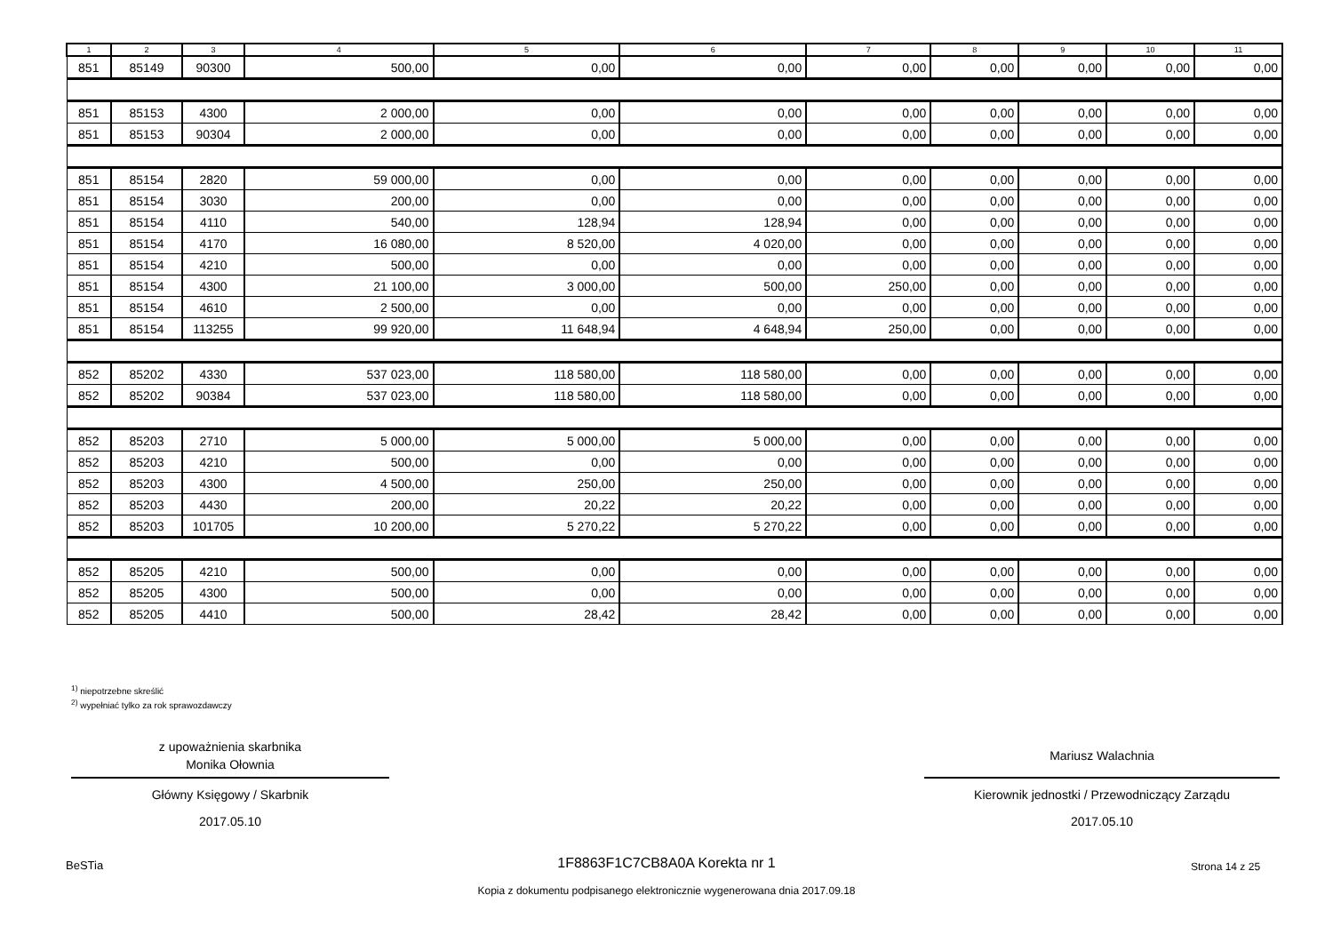| 1 | 2 | 3 | 4 | 5 | 6 | 7 | 8 | 9 | 10 | 11 |
| --- | --- | --- | --- | --- | --- | --- | --- | --- | --- | --- |
| 851 | 85149 | 90300 | 500,00 | 0,00 | 0,00 | 0,00 | 0,00 | 0,00 | 0,00 | 0,00 |
| 851 | 85153 | 4300 | 2 000,00 | 0,00 | 0,00 | 0,00 | 0,00 | 0,00 | 0,00 | 0,00 |
| 851 | 85153 | 90304 | 2 000,00 | 0,00 | 0,00 | 0,00 | 0,00 | 0,00 | 0,00 | 0,00 |
| 851 | 85154 | 2820 | 59 000,00 | 0,00 | 0,00 | 0,00 | 0,00 | 0,00 | 0,00 | 0,00 |
| 851 | 85154 | 3030 | 200,00 | 0,00 | 0,00 | 0,00 | 0,00 | 0,00 | 0,00 | 0,00 |
| 851 | 85154 | 4110 | 540,00 | 128,94 | 128,94 | 0,00 | 0,00 | 0,00 | 0,00 | 0,00 |
| 851 | 85154 | 4170 | 16 080,00 | 8 520,00 | 4 020,00 | 0,00 | 0,00 | 0,00 | 0,00 | 0,00 |
| 851 | 85154 | 4210 | 500,00 | 0,00 | 0,00 | 0,00 | 0,00 | 0,00 | 0,00 | 0,00 |
| 851 | 85154 | 4300 | 21 100,00 | 3 000,00 | 500,00 | 250,00 | 0,00 | 0,00 | 0,00 | 0,00 |
| 851 | 85154 | 4610 | 2 500,00 | 0,00 | 0,00 | 0,00 | 0,00 | 0,00 | 0,00 | 0,00 |
| 851 | 85154 | 113255 | 99 920,00 | 11 648,94 | 4 648,94 | 250,00 | 0,00 | 0,00 | 0,00 | 0,00 |
| 852 | 85202 | 4330 | 537 023,00 | 118 580,00 | 118 580,00 | 0,00 | 0,00 | 0,00 | 0,00 | 0,00 |
| 852 | 85202 | 90384 | 537 023,00 | 118 580,00 | 118 580,00 | 0,00 | 0,00 | 0,00 | 0,00 | 0,00 |
| 852 | 85203 | 2710 | 5 000,00 | 5 000,00 | 5 000,00 | 0,00 | 0,00 | 0,00 | 0,00 | 0,00 |
| 852 | 85203 | 4210 | 500,00 | 0,00 | 0,00 | 0,00 | 0,00 | 0,00 | 0,00 | 0,00 |
| 852 | 85203 | 4300 | 4 500,00 | 250,00 | 250,00 | 0,00 | 0,00 | 0,00 | 0,00 | 0,00 |
| 852 | 85203 | 4430 | 200,00 | 20,22 | 20,22 | 0,00 | 0,00 | 0,00 | 0,00 | 0,00 |
| 852 | 85203 | 101705 | 10 200,00 | 5 270,22 | 5 270,22 | 0,00 | 0,00 | 0,00 | 0,00 | 0,00 |
| 852 | 85205 | 4210 | 500,00 | 0,00 | 0,00 | 0,00 | 0,00 | 0,00 | 0,00 | 0,00 |
| 852 | 85205 | 4300 | 500,00 | 0,00 | 0,00 | 0,00 | 0,00 | 0,00 | 0,00 | 0,00 |
| 852 | 85205 | 4410 | 500,00 | 28,42 | 28,42 | 0,00 | 0,00 | 0,00 | 0,00 | 0,00 |
<sup>1)</sup> niepotrzebne skreślić
<sup>2)</sup> wypełniać tylko za rok sprawozdawczy
z upoważnienia skarbnika
Monika Ołownia
Główny Księgowy / Skarbnik
2017.05.10
Mariusz Walachnia
Kierownik jednostki / Przewodniczący Zarządu
2017.05.10
BeSTia
1F8863F1C7CB8A0A Korekta nr 1 Strona 14 z 25
Kopia z dokumentu podpisanego elektronicznie wygenerowana dnia 2017.09.18